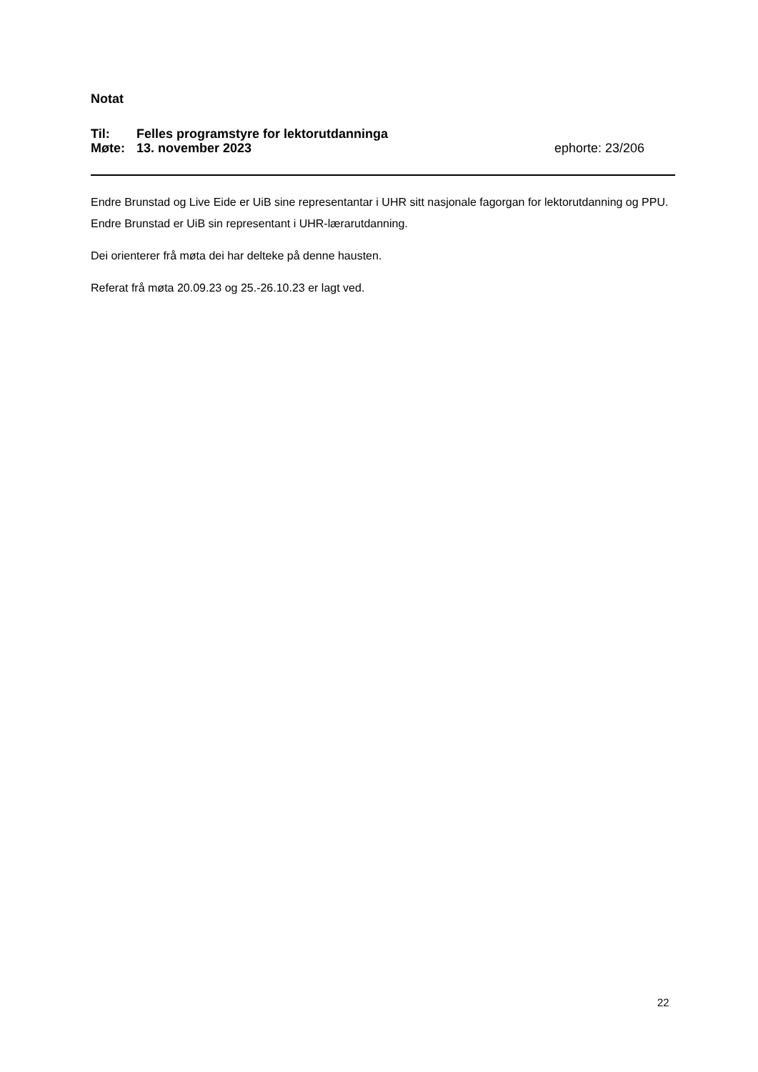Notat
Til: Felles programstyre for lektorutdanninga
Møte: 13. november 2023 ephorte: 23/206
Endre Brunstad og Live Eide er UiB sine representantar i UHR sitt nasjonale fagorgan for lektorutdanning og PPU. Endre Brunstad er UiB sin representant i UHR-lærarutdanning.
Dei orienterer frå møta dei har delteke på denne hausten.
Referat frå møta 20.09.23 og 25.-26.10.23 er lagt ved.
22